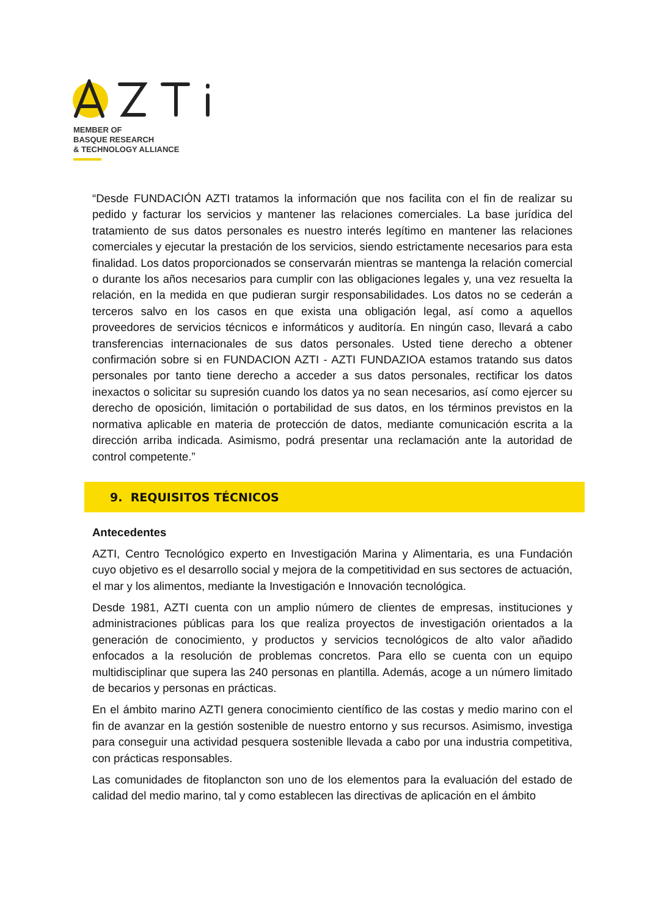MEMBER OF
BASQUE RESEARCH
& TECHNOLOGY ALLIANCE
“Desde FUNDACIÓN AZTI tratamos la información que nos facilita con el fin de realizar su pedido y facturar los servicios y mantener las relaciones comerciales. La base jurídica del tratamiento de sus datos personales es nuestro interés legítimo en mantener las relaciones comerciales y ejecutar la prestación de los servicios, siendo estrictamente necesarios para esta finalidad. Los datos proporcionados se conservarán mientras se mantenga la relación comercial o durante los años necesarios para cumplir con las obligaciones legales y, una vez resuelta la relación, en la medida en que pudieran surgir responsabilidades. Los datos no se cederán a terceros salvo en los casos en que exista una obligación legal, así como a aquellos proveedores de servicios técnicos e informáticos y auditoría. En ningún caso, llevará a cabo transferencias internacionales de sus datos personales. Usted tiene derecho a obtener confirmación sobre si en FUNDACION AZTI - AZTI FUNDAZIOA estamos tratando sus datos personales por tanto tiene derecho a acceder a sus datos personales, rectificar los datos inexactos o solicitar su supresión cuando los datos ya no sean necesarios, así como ejercer su derecho de oposición, limitación o portabilidad de sus datos, en los términos previstos en la normativa aplicable en materia de protección de datos, mediante comunicación escrita a la dirección arriba indicada. Asimismo, podrá presentar una reclamación ante la autoridad de control competente.”
9. REQUISITOS TÉCNICOS
Antecedentes
AZTI, Centro Tecnológico experto en Investigación Marina y Alimentaria, es una Fundación cuyo objetivo es el desarrollo social y mejora de la competitividad en sus sectores de actuación, el mar y los alimentos, mediante la Investigación e Innovación tecnológica.
Desde 1981, AZTI cuenta con un amplio número de clientes de empresas, instituciones y administraciones públicas para los que realiza proyectos de investigación orientados a la generación de conocimiento, y productos y servicios tecnológicos de alto valor añadido enfocados a la resolución de problemas concretos. Para ello se cuenta con un equipo multidisciplinar que supera las 240 personas en plantilla. Además, acoge a un número limitado de becarios y personas en prácticas.
En el ámbito marino AZTI genera conocimiento científico de las costas y medio marino con el fin de avanzar en la gestión sostenible de nuestro entorno y sus recursos. Asimismo, investiga para conseguir una actividad pesquera sostenible llevada a cabo por una industria competitiva, con prácticas responsables.
Las comunidades de fitoplancton son uno de los elementos para la evaluación del estado de calidad del medio marino, tal y como establecen las directivas de aplicación en el ámbito